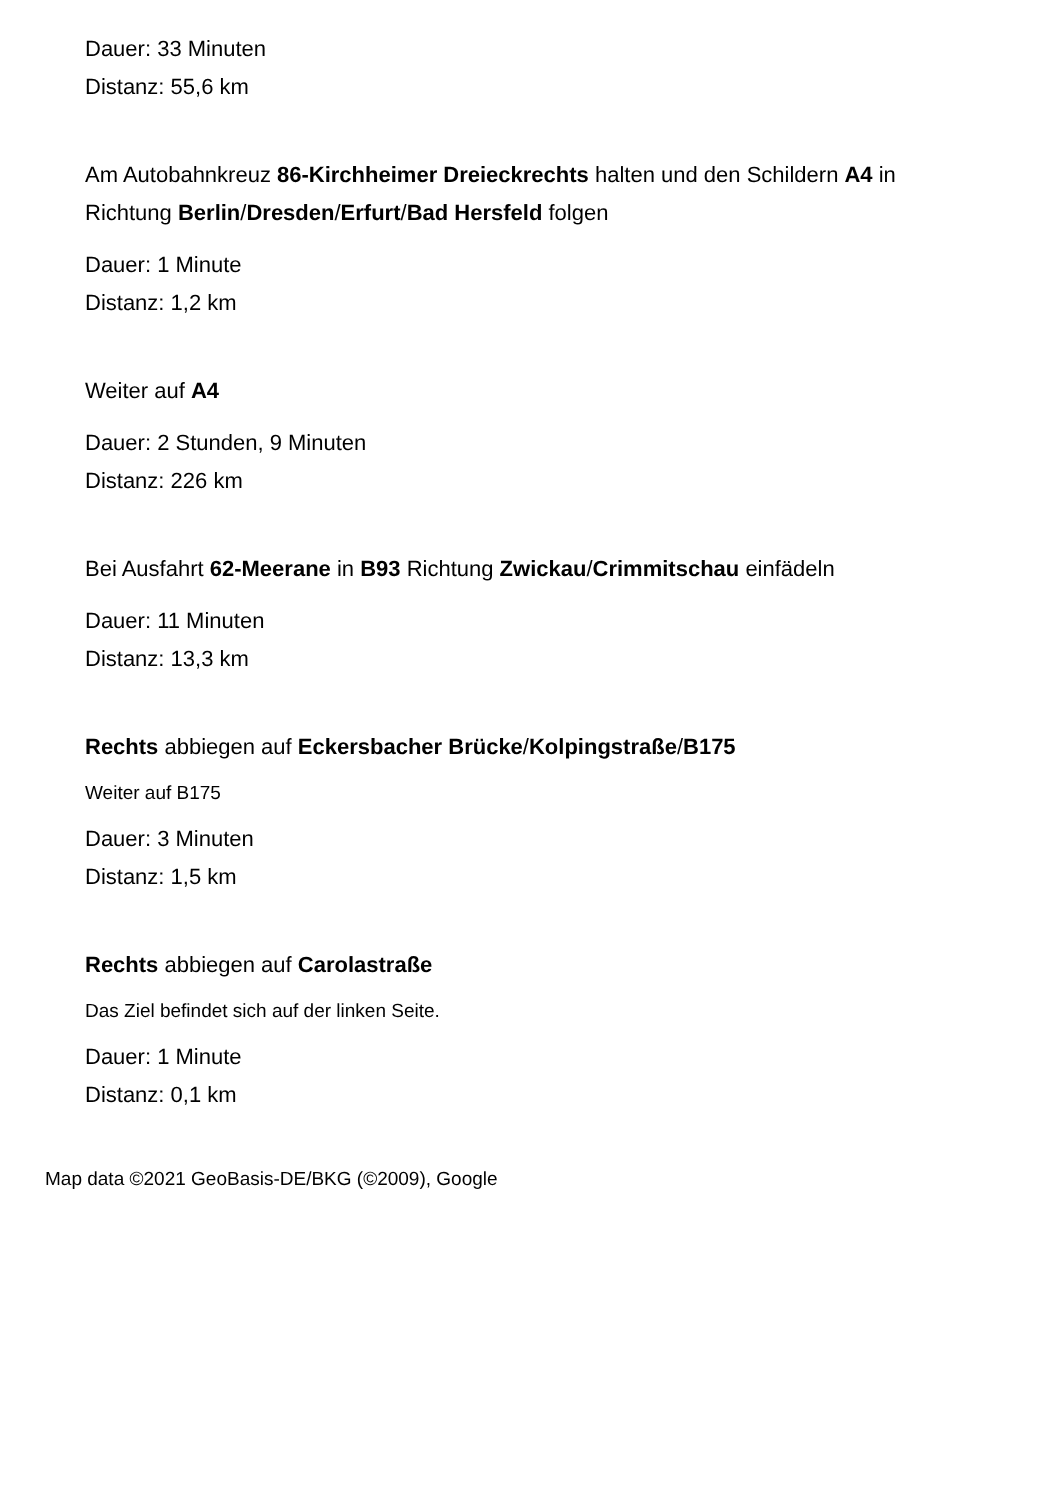Dauer: 33 Minuten
Distanz: 55,6 km
Am Autobahnkreuz 86-Kirchheimer Dreieckrechts halten und den Schildern A4 in Richtung Berlin/Dresden/Erfurt/Bad Hersfeld folgen
Dauer: 1 Minute
Distanz: 1,2 km
Weiter auf A4
Dauer: 2 Stunden, 9 Minuten
Distanz: 226 km
Bei Ausfahrt 62-Meerane in B93 Richtung Zwickau/Crimmitschau einfädeln
Dauer: 11 Minuten
Distanz: 13,3 km
Rechts abbiegen auf Eckersbacher Brücke/Kolpingstraße/B175
Weiter auf B175
Dauer: 3 Minuten
Distanz: 1,5 km
Rechts abbiegen auf Carolastraße
Das Ziel befindet sich auf der linken Seite.
Dauer: 1 Minute
Distanz: 0,1 km
Map data ©2021 GeoBasis-DE/BKG (©2009), Google